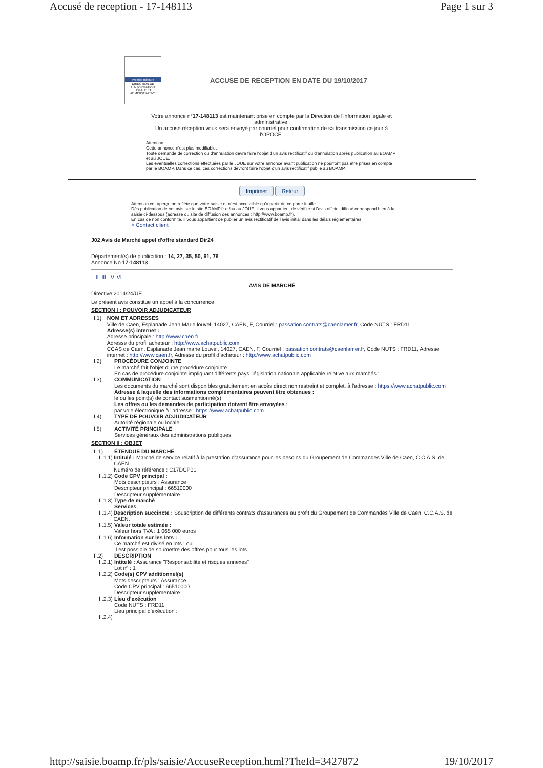Accusé de reception - 17-148113 Page 1 sur 3
Premier ministre
DIRECTION DE L'INFORMATION LÉGALE ET ADMINISTRATIVE
ACCUSE DE RECEPTION EN DATE DU 19/10/2017
Votre annonce n°17-148113 est maintenant prise en compte par la Direction de l'information légale et administrative.
Un accusé réception vous sera envoyé par courriel pour confirmation de sa transmission ce jour à l'OPOCE.
Attention :
Cette annonce n'est plus modifiable.
Toute demande de correction ou d'annulation devra faire l'objet d'un avis rectificatif ou d'annulation après publication au BOAMP et au JOUE.
Les éventuelles corrections effectuées par le JOUE sur votre annonce avant publication ne pourront pas être prises en compte par le BOAMP. Dans ce cas, ces corrections devront faire l'objet d'un avis rectificatif publié au BOAMP.
Imprimer Retour
Attention cet aperçu ne reflète que votre saisie et n'est accessible qu'à partir de ce porte feuille.
Dès publication de cet avis sur le site BOAMP.fr et/ou au JOUE, il vous appartient de vérifier si l'avis officiel diffusé correspond bien à la saisie ci-dessous (adresse du site de diffusion des annonces : http://www.boamp.fr).
En cas de non conformité, il vous appartient de publier un avis rectificatif de l'avis initial dans les délais réglementaires.
> Contact client
J02 Avis de Marché appel d'offre standard Dir24
Département(s) de publication : 14, 27, 35, 50, 61, 76
Annonce No 17-148113
I. II. III. IV. VI.
AVIS DE MARCHÉ
Directive 2014/24/UE
Le présent avis constitue un appel à la concurrence
SECTION I : POUVOIR ADJUDICATEUR
I.1) NOM ET ADRESSES
Ville de Caen, Esplanade Jean Marie louvel, 14027, CAEN, F, Courriel : passation.contrats@caenlamer.fr, Code NUTS : FRD11
Adresse(s) internet :
Adresse principale : http://www.caen.fr
Adresse du profil acheteur : http://www.achatpublic.com
CCAS de Caen, Esplanade Jean marie Louvel, 14027, CAEN, F, Courriel : passation.contrats@caenlamer.fr, Code NUTS : FRD11, Adresse internet : http://www.caen.fr, Adresse du profil d'acheteur : http://www.achatpublic.com
I.2) PROCÉDURE CONJOINTE
Le marché fait l'objet d'une procédure conjointe
En cas de procédure conjointe impliquant différents pays, législation nationale applicable relative aux marchés :
I.3) COMMUNICATION
Les documents du marché sont disponibles gratuitement en accès direct non restreint et complet, à l'adresse : https://www.achatpublic.com
Adresse à laquelle des informations complémentaires peuvent être obtenues :
le ou les point(s) de contact susmentionné(s)
Les offres ou les demandes de participation doivent être envoyées :
par voie électronique à l'adresse : https://www.achatpublic.com
I.4) TYPE DE POUVOIR ADJUDICATEUR
Autorité régionale ou locale
I.5) ACTIVITÉ PRINCIPALE
Services généraux des administrations publiques
SECTION II : OBJET
II.1) ÉTENDUE DU MARCHÉ
II.1.1)
Intitulé : Marché de service relatif à la prestation d'assurance pour les besoins du Groupement de Commandes Ville de Caen, C.C.A.S. de CAEN.
Numéro de référence : C17DCP01
II.1.2)
Code CPV principal :
Mots descripteurs : Assurance
Descripteur principal : 66510000
Descripteur supplémentaire :
II.1.3)
Type de marché
Services
II.1.4)
Description succincte : Souscription de différents contrats d'assurances au profit du Groupement de Commandes Ville de Caen, C.C.A.S. de CAEN.
II.1.5)
Valeur totale estimée :
Valeur hors TVA : 1 065 000 euros
II.1.6)
Information sur les lots :
Ce marché est divisé en lots : oui
Il est possible de soumettre des offres pour tous les lots
II.2) DESCRIPTION
II.2.1)
Intitulé : Assurance "Responsabilité et risques annexes"
Lot nº : 1
II.2.2)
Code(s) CPV additionnel(s)
Mots descripteurs : Assurance
Code CPV principal : 66510000
Descripteur supplémentaire :
II.2.3)
Lieu d'exécution
Code NUTS : FRD11
Lieu principal d'exécution :
II.2.4)
http://saisie.boamp.fr/pls/saisie/AccuseReception.html?TheId=3427872 19/10/2017